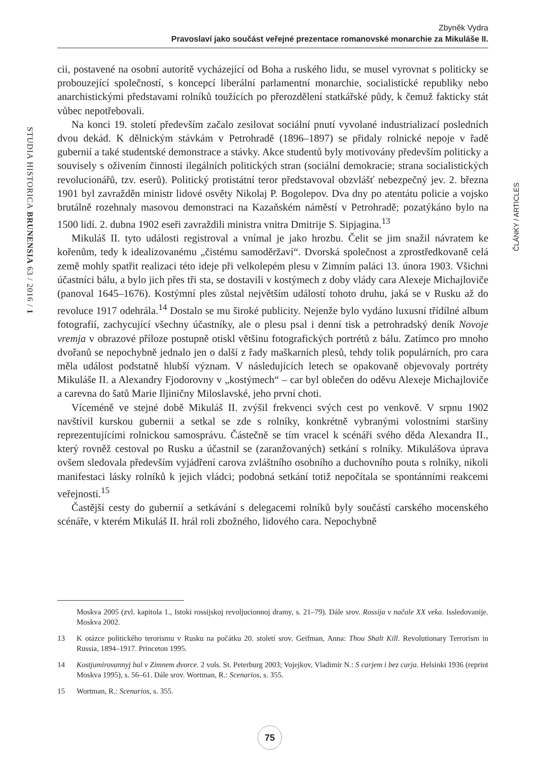Zbyněk Vydra
Pravoslaví jako součást veřejné prezentace romanovské monarchie za Mikuláše II.
STUDIA HISTORICA BRUNENSIA 63 / 2016 / 1
ČLÁNKY / ARTICLES
cii, postavené na osobní autoritě vycházející od Boha a ruského lidu, se musel vyrovnat s politicky se probouzející společností, s koncepcí liberální parlamentní monarchie, socialistické republiky nebo anarchistickými představami rolníků toužících po přerozdělení statkářské půdy, k čemuž fakticky stát vůbec nepotřebovali.
Na konci 19. století především začalo zesilovat sociální pnutí vyvolané industrializací posledních dvou dekád. K dělnickým stávkám v Petrohradě (1896–1897) se přidaly rolnické nepoje v řadě gubernií a také studentské demonstrace a stávky. Akce studentů byly motivovány především politicky a souvisely s oživením činnosti ilegálních politických stran (sociální demokracie; strana socialistických revolucionářů, tzv. eserů). Politický protistátní teror představoval obzvlášť nebezpečný jev. 2. března 1901 byl zavražděn ministr lidové osvěty Nikolaj P. Bogolepov. Dva dny po atentátu policie a vojsko brutálně rozehnaly masovou demonstraci na Kazaňském náměstí v Petrohradě; pozatýkáno bylo na 1500 lidí. 2. dubna 1902 eseři zavraždili ministra vnitra Dmitrije S. Sipjagina.<sup>13</sup>
Mikuláš II. tyto události registroval a vnímal je jako hrozbu. Čelit se jim snažil návratem ke kořenům, tedy k idealizovanému „čistému samoděržaví“. Dvorská společnost a zprostředkovaně celá země mohly spatřit realizaci této ideje při velkolepém plesu v Zimním paláci 13. února 1903. Všichni účastníci bálu, a bylo jich přes tři sta, se dostavili v kostýmech z doby vlády cara Alexeje Michajloviče (panoval 1645–1676). Kostýmní ples zůstal největším událostí tohoto druhu, jaká se v Rusku až do revoluce 1917 odehrála.<sup>14</sup> Dostalo se mu široké publicity. Nejenže bylo vydáno luxusní třídílné album fotografií, zachycující všechny účastníky, ale o plesu psal i denní tisk a petrohradský deník Novoje vremja v obrazové příloze postupně otiskl většinu fotografických portrétů z bálu. Zatímco pro mnoho dvořanů se nepochybně jednalo jen o další z řady maškarních plesů, tehdy tolik populárních, pro cara měla událost podstatně hlubší význam. V následujících letech se opakovaně objevovaly portréty Mikuláše II. a Alexandry Fjodorovny v „kostýmech“ – car byl oblečen do oděvu Alexeje Michajloviče a carevna do šatů Marie Iljiničny Miloslavské, jeho první choti.
Víceméně ve stejné době Mikuláš II. zvýšil frekvenci svých cest po venkově. V srpnu 1902 navštívil kurskou gubernii a setkal se zde s rolníky, konkrétně vybranými volostními staršiny reprezentujícími rolnickou samosprávu. Částečně se tím vracel k scénáři svého děda Alexandra II., který rovněž cestoval po Rusku a účastnil se (zaranžovaných) setkání s rolníky. Mikulášova úprava ovšem sledovala především vyjádření carova zvláštního osobního a duchovního pouta s rolníky, nikoli manifestaci lásky rolníků k jejich vládci; podobná setkání totiž nepočítala se spontánními reakcemi veřejnosti.<sup>15</sup>
Častější cesty do gubernií a setkávání s delegacemi rolníků byly součástí carského mocenského scénáře, v kterém Mikuláš II. hrál roli zbožného, lidového cara. Nepochybně
Moskva 2005 (zvl. kapitola 1., Istoki rossijskoj revoljucionnoj dramy, s. 21–79). Dále srov. Rossija v načale XX veka. Issledovanije. Moskva 2002.
13 K otázce politického terorismu v Rusku na počátku 20. století srov. Geifman, Anna: Thou Shalt Kill. Revolutionary Terrorism in Russia, 1894–1917. Princeton 1995.
14 Kostjumirovannyj bal v Zimnem dvorce. 2 vols. St. Peterburg 2003; Vojejkov, Vladimir N.: S carjem i bez carja. Helsinki 1936 (reprint Moskva 1995), s. 56–61. Dále srov. Wortman, R.: Scenarios, s. 355.
15 Wortman, R.: Scenarios, s. 355.
75